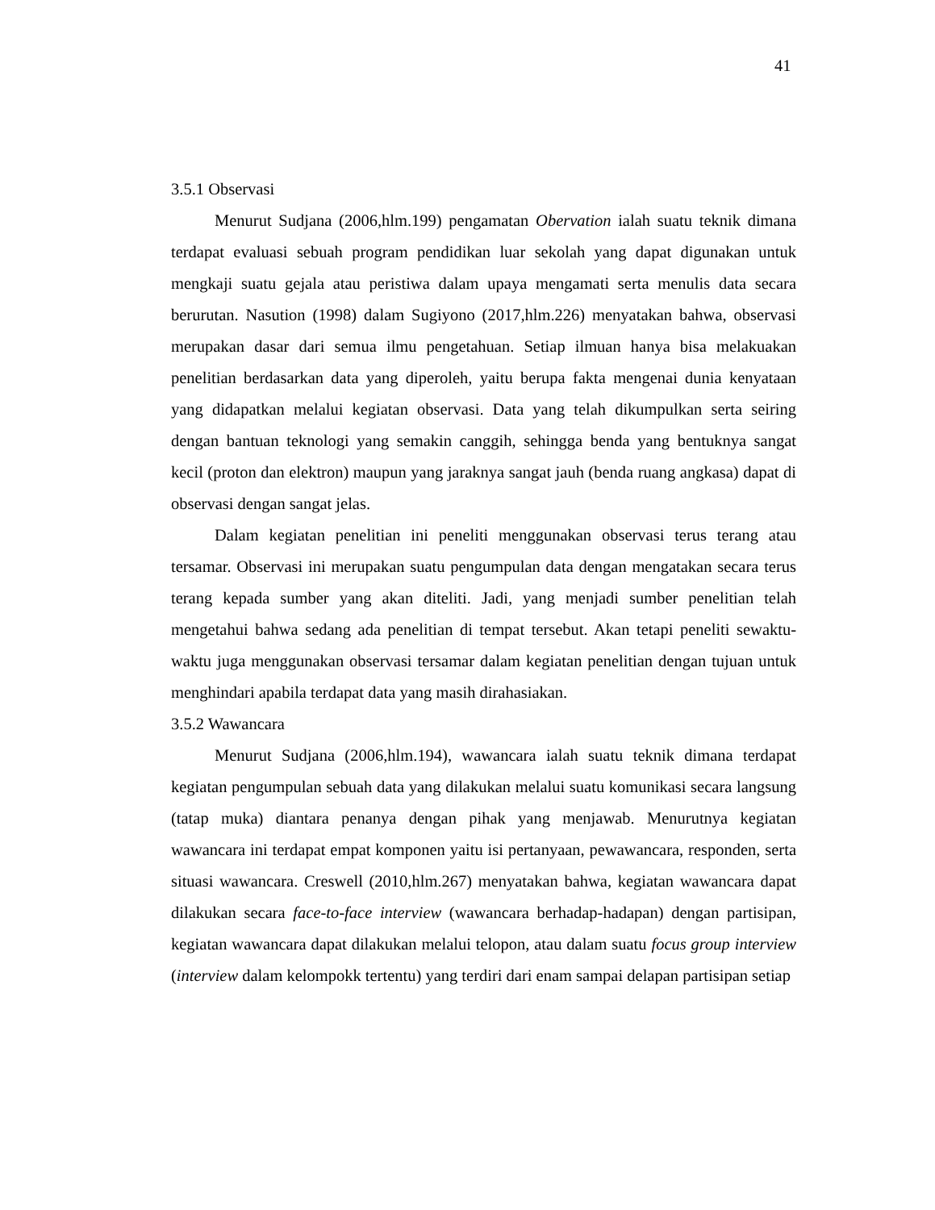41
3.5.1 Observasi
Menurut Sudjana (2006,hlm.199) pengamatan Obervation ialah suatu teknik dimana terdapat evaluasi sebuah program pendidikan luar sekolah yang dapat digunakan untuk mengkaji suatu gejala atau peristiwa dalam upaya mengamati serta menulis data secara berurutan. Nasution (1998) dalam Sugiyono (2017,hlm.226) menyatakan bahwa, observasi merupakan dasar dari semua ilmu pengetahuan. Setiap ilmuan hanya bisa melakuakan penelitian berdasarkan data yang diperoleh, yaitu berupa fakta mengenai dunia kenyataan yang didapatkan melalui kegiatan observasi. Data yang telah dikumpulkan serta seiring dengan bantuan teknologi yang semakin canggih, sehingga benda yang bentuknya sangat kecil (proton dan elektron) maupun yang jaraknya sangat jauh (benda ruang angkasa) dapat di observasi dengan sangat jelas.
Dalam kegiatan penelitian ini peneliti menggunakan observasi terus terang atau tersamar. Observasi ini merupakan suatu pengumpulan data dengan mengatakan secara terus terang kepada sumber yang akan diteliti. Jadi, yang menjadi sumber penelitian telah mengetahui bahwa sedang ada penelitian di tempat tersebut. Akan tetapi peneliti sewaktu-waktu juga menggunakan observasi tersamar dalam kegiatan penelitian dengan tujuan untuk menghindari apabila terdapat data yang masih dirahasiakan.
3.5.2 Wawancara
Menurut Sudjana (2006,hlm.194), wawancara ialah suatu teknik dimana terdapat kegiatan pengumpulan sebuah data yang dilakukan melalui suatu komunikasi secara langsung (tatap muka) diantara penanya dengan pihak yang menjawab. Menurutnya kegiatan wawancara ini terdapat empat komponen yaitu isi pertanyaan, pewawancara, responden, serta situasi wawancara. Creswell (2010,hlm.267) menyatakan bahwa, kegiatan wawancara dapat dilakukan secara face-to-face interview (wawancara berhadap-hadapan) dengan partisipan, kegiatan wawancara dapat dilakukan melalui telopon, atau dalam suatu focus group interview (interview dalam kelompokk tertentu) yang terdiri dari enam sampai delapan partisipan setiap